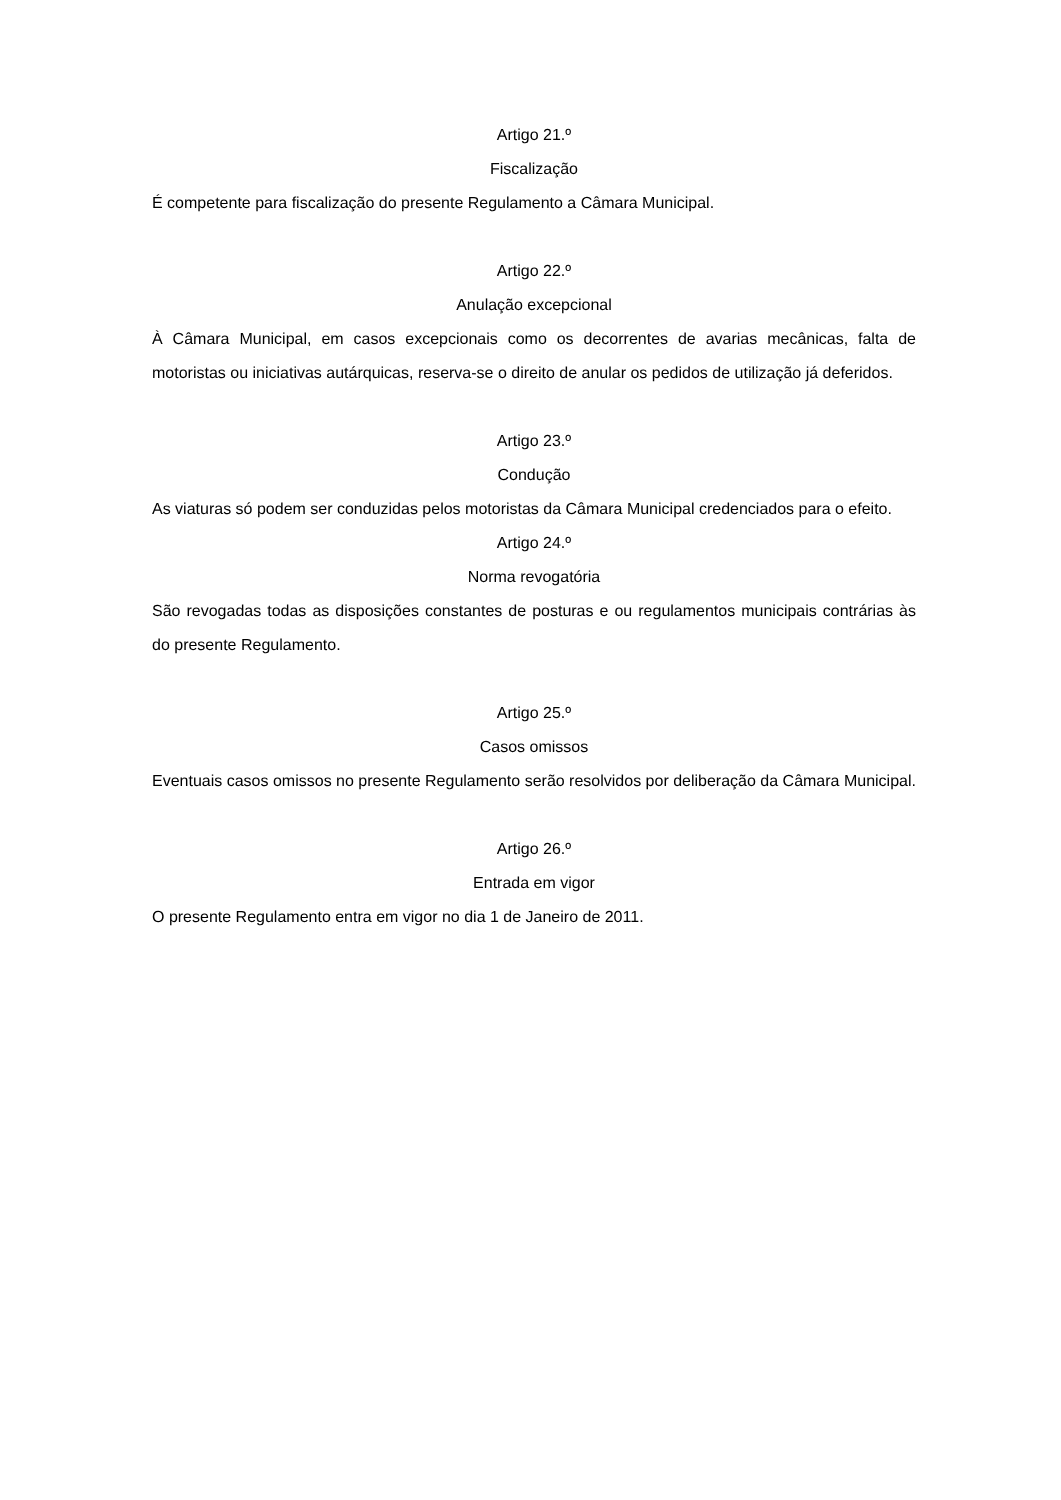Artigo 21.º
Fiscalização
É competente para fiscalização do presente Regulamento a Câmara Municipal.
Artigo 22.º
Anulação excepcional
À Câmara Municipal, em casos excepcionais como os decorrentes de avarias mecânicas, falta de motoristas ou iniciativas autárquicas, reserva-se o direito de anular os pedidos de utilização já deferidos.
Artigo 23.º
Condução
As viaturas só podem ser conduzidas pelos motoristas da Câmara Municipal credenciados para o efeito.
Artigo 24.º
Norma revogatória
São revogadas todas as disposições constantes de posturas e ou regulamentos municipais contrárias às do presente Regulamento.
Artigo 25.º
Casos omissos
Eventuais casos omissos no presente Regulamento serão resolvidos por deliberação da Câmara Municipal.
Artigo 26.º
Entrada em vigor
O presente Regulamento entra em vigor no dia 1 de Janeiro de 2011.